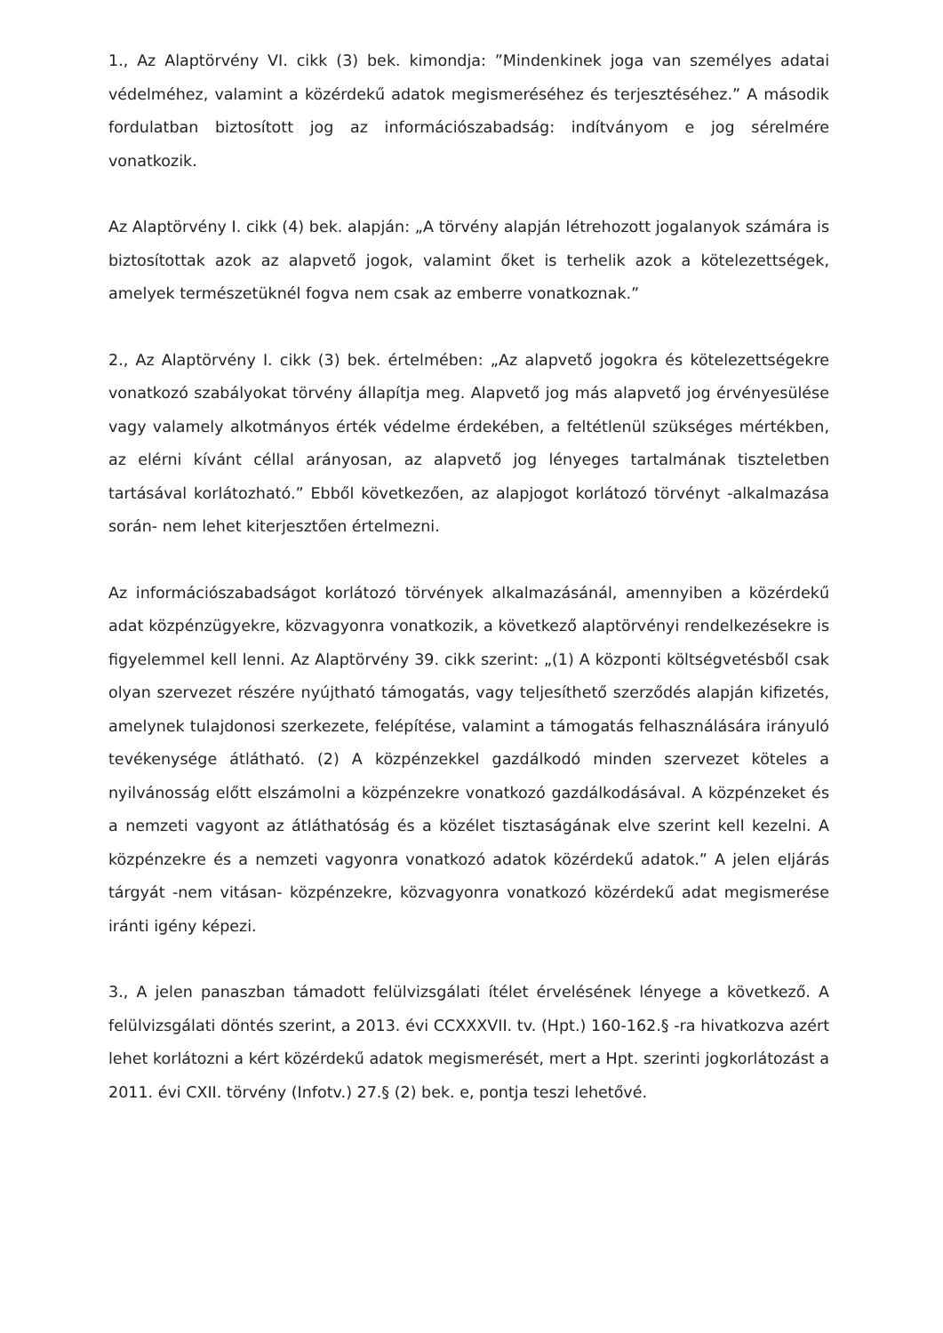1., Az Alaptörvény VI. cikk (3) bek. kimondja: ”Mindenkinek joga van személyes adatai védelméhez, valamint a közérdekű adatok megismeréséhez és terjesztéséhez.” A második fordulatban biztosított jog az információszabadság: indítványom e jog sérelmére vonatkozik.
Az Alaptörvény I. cikk (4) bek. alapján: „A törvény alapján létrehozott jogalanyok számára is biztosítottak azok az alapvető jogok, valamint őket is terhelik azok a kötelezettségek, amelyek természetüknél fogva nem csak az emberre vonatkoznak.”
2., Az Alaptörvény I. cikk (3) bek. értelmében: „Az alapvető jogokra és kötelezettségekre vonatkozó szabályokat törvény állapítja meg. Alapvető jog más alapvető jog érvényesülése vagy valamely alkotmányos érték védelme érdekében, a feltétlenül szükséges mértékben, az elérni kívánt céllal arányosan, az alapvető jog lényeges tartalmának tiszteletben tartásával korlátozható.” Ebből következően, az alapjogot korlátozó törvényt -alkalmazása során- nem lehet kiterjesztően értelmezni.
Az információszabadságot korlátozó törvények alkalmazásánál, amennyiben a közérdekű adat közpénzügyekre, közvagyonra vonatkozik, a következő alaptörvényi rendelkezésekre is figyelemmel kell lenni. Az Alaptörvény 39. cikk szerint: „(1) A központi költségvetésből csak olyan szervezet részére nyújtható támogatás, vagy teljesíthető szerződés alapján kifizetés, amelynek tulajdonosi szerkezete, felépítése, valamint a támogatás felhasználására irányuló tevékenysége átlátható. (2) A közpénzekkel gazdálkodó minden szervezet köteles a nyilvánosság előtt elszámolni a közpénzekre vonatkozó gazdálkodásával. A közpénzeket és a nemzeti vagyont az átláthatóság és a közélet tisztaságának elve szerint kell kezelni. A közpénzekre és a nemzeti vagyonra vonatkozó adatok közérdekű adatok.” A jelen eljárás tárgyát -nem vitásan- közpénzekre, közvagyonra vonatkozó közérdekű adat megismerése iránti igény képezi.
3., A jelen panaszban támadott felülvizsgálati ítélet érvelésének lényege a következő. A felülvizsgálati döntés szerint, a 2013. évi CCXXXVII. tv. (Hpt.) 160-162.§ -ra hivatkozva azért lehet korlátozni a kért közérdekű adatok megismerését, mert a Hpt. szerinti jogkorlátozást a 2011. évi CXII. törvény (Infotv.) 27.§ (2) bek. e, pontja teszi lehetővé.